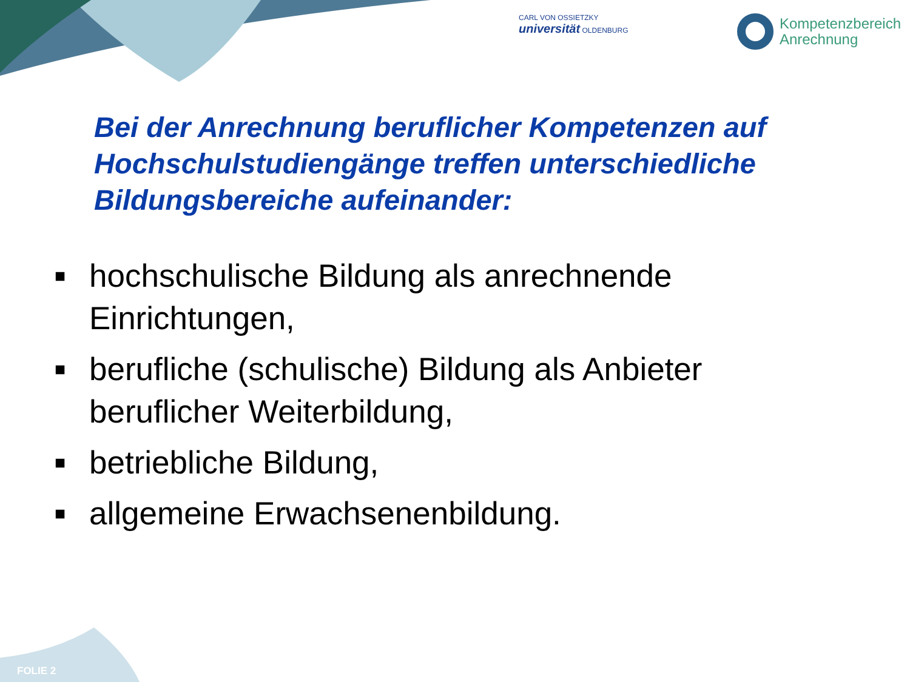CARL VON OSSIETZKY
universität OLDENBURG
Kompetenzbereich
Anrechnung
Bei der Anrechnung beruflicher Kompetenzen auf Hochschulstudiengänge treffen unterschiedliche Bildungsbereiche aufeinander:
■ hochschulische Bildung als anrechnende Einrichtungen,
■ berufliche (schulische) Bildung als Anbieter beruflicher Weiterbildung,
■ betriebliche Bildung,
■ allgemeine Erwachsenenbildung.
FOLIE 2